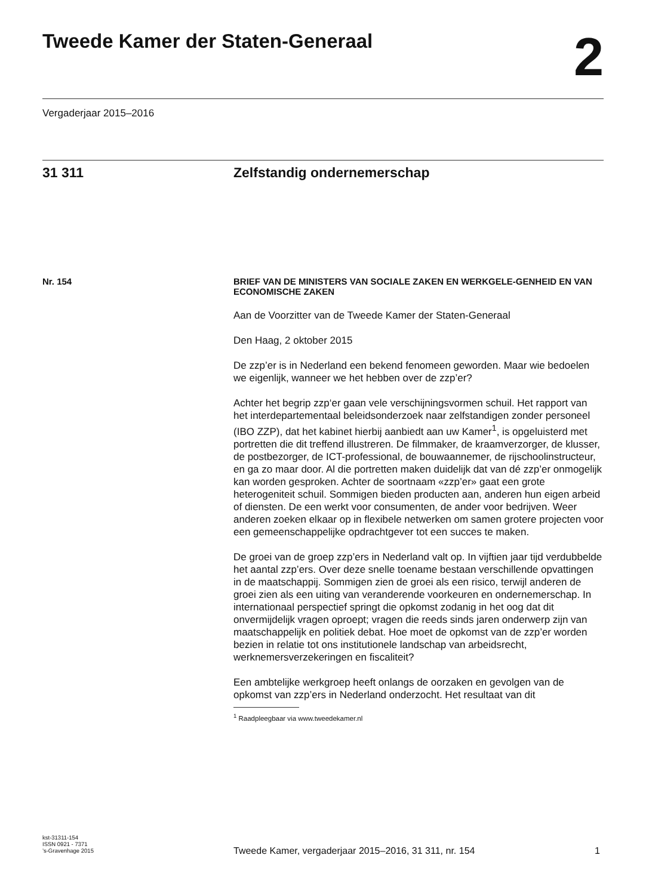Tweede Kamer der Staten-Generaal
2
Vergaderjaar 2015–2016
31 311 Zelfstandig ondernemerschap
Nr. 154
BRIEF VAN DE MINISTERS VAN SOCIALE ZAKEN EN WERKGELE-GENHEID EN VAN ECONOMISCHE ZAKEN
Aan de Voorzitter van de Tweede Kamer der Staten-Generaal
Den Haag, 2 oktober 2015
De zzp’er is in Nederland een bekend fenomeen geworden. Maar wie bedoelen we eigenlijk, wanneer we het hebben over de zzp’er?
Achter het begrip zzp‘er gaan vele verschijningsvormen schuil. Het rapport van het interdepartementaal beleidsonderzoek naar zelfstandigen zonder personeel (IBO ZZP), dat het kabinet hierbij aanbiedt aan uw Kamer<sup>1</sup>, is opgeluisterd met portretten die dit treffend illustreren. De filmmaker, de kraamverzorger, de klusser, de postbezorger, de ICT-professional, de bouwaannemer, de rijschoolinstructeur, en ga zo maar door. Al die portretten maken duidelijk dat van dé zzp’er onmogelijk kan worden gesproken. Achter de soortnaam «zzp’er» gaat een grote heterogeniteit schuil. Sommigen bieden producten aan, anderen hun eigen arbeid of diensten. De een werkt voor consumenten, de ander voor bedrijven. Weer anderen zoeken elkaar op in flexibele netwerken om samen grotere projecten voor een gemeenschappelijke opdrachtgever tot een succes te maken.
De groei van de groep zzp’ers in Nederland valt op. In vijftien jaar tijd verdubbelde het aantal zzp’ers. Over deze snelle toename bestaan verschillende opvattingen in de maatschappij. Sommigen zien de groei als een risico, terwijl anderen de groei zien als een uiting van veranderende voorkeuren en ondernemerschap. In internationaal perspectief springt die opkomst zodanig in het oog dat dit onvermijdelijk vragen oproept; vragen die reeds sinds jaren onderwerp zijn van maatschappelijk en politiek debat. Hoe moet de opkomst van de zzp’er worden bezien in relatie tot ons institutionele landschap van arbeidsrecht, werknemersverzekeringen en fiscaliteit?
Een ambtelijke werkgroep heeft onlangs de oorzaken en gevolgen van de opkomst van zzp’ers in Nederland onderzocht. Het resultaat van dit
<sup>1</sup> Raadpleegbaar via www.tweedekamer.nl
kst-31311-154
ISSN 0921 - 7371
’s-Gravenhage 2015
Tweede Kamer, vergaderjaar 2015–2016, 31 311, nr. 154
1